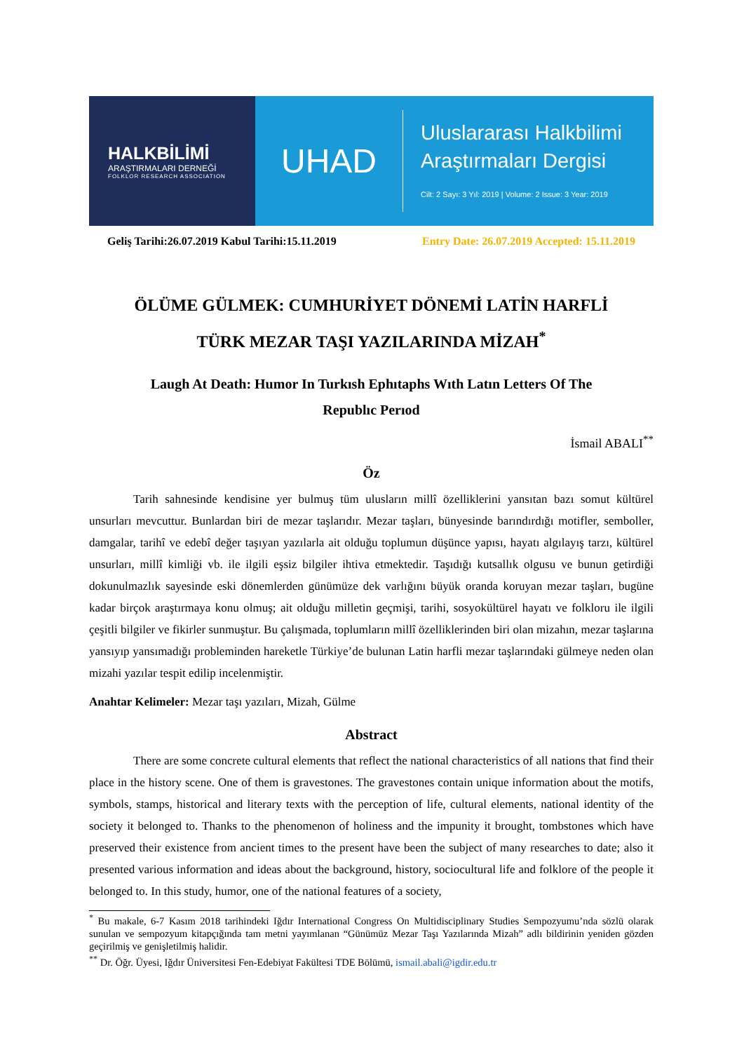HALKBİLİMİ
ARAŞTIRMALARI DERNEĞİ
FOLKLOR RESEARCH ASSOCIATION
UHAD
Uluslararası Halkbilimi
Araştırmaları Dergisi
Cilt: 2 Sayı: 3 Yıl: 2019 | Volume: 2 Issue: 3 Year: 2019
Geliş Tarihi:26.07.2019 Kabul Tarihi:15.11.2019 Entry Date: 26.07.2019 Accepted: 15.11.2019
ÖLÜME GÜLMEK: CUMHURİYET DÖNEMİ LATİN HARFLİ
TÜRK MEZAR TAŞI YAZILARINDA MİZAH<sup>*</sup>
Laugh At Death: Humor In Turkısh Ephıtaphs Wıth Latın Letters Of The
Republıc Perıod
İsmail ABALI<sup>**</sup>
Öz
Tarih sahnesinde kendisine yer bulmuş tüm ulusların millî özelliklerini yansıtan bazı somut kültürel unsurları mevcuttur. Bunlardan biri de mezar taşlarıdır. Mezar taşları, bünyesinde barındırdığı motifler, semboller, damgalar, tarihî ve edebî değer taşıyan yazılarla ait olduğu toplumun düşünce yapısı, hayatı algılayış tarzı, kültürel unsurları, millî kimliği vb. ile ilgili eşsiz bilgiler ihtiva etmektedir. Taşıdığı kutsallık olgusu ve bunun getirdiği dokunulmazlık sayesinde eski dönemlerden günümüze dek varlığını büyük oranda koruyan mezar taşları, bugüne kadar birçok araştırmaya konu olmuş; ait olduğu milletin geçmişi, tarihi, sosyokültürel hayatı ve folkloru ile ilgili çeşitli bilgiler ve fikirler sunmuştur. Bu çalışmada, toplumların millî özelliklerinden biri olan mizahın, mezar taşlarına yansıyıp yansımadığı probleminden hareketle Türkiye’de bulunan Latin harfli mezar taşlarındaki gülmeye neden olan mizahi yazılar tespit edilip incelenmiştir.
Anahtar Kelimeler: Mezar taşı yazıları, Mizah, Gülme
Abstract
There are some concrete cultural elements that reflect the national characteristics of all nations that find their place in the history scene. One of them is gravestones. The gravestones contain unique information about the motifs, symbols, stamps, historical and literary texts with the perception of life, cultural elements, national identity of the society it belonged to. Thanks to the phenomenon of holiness and the impunity it brought, tombstones which have preserved their existence from ancient times to the present have been the subject of many researches to date; also it presented various information and ideas about the background, history, sociocultural life and folklore of the people it belonged to. In this study, humor, one of the national features of a society,
<sup>*</sup> Bu makale, 6-7 Kasım 2018 tarihindeki Iğdır International Congress On Multidisciplinary Studies Sempozyumu’nda sözlü olarak sunulan ve sempozyum kitapçığında tam metni yayımlanan “Günümüz Mezar Taşı Yazılarında Mizah” adlı bildirinin yeniden gözden geçirilmiş ve genişletilmiş halidir.
<sup>**</sup> Dr. Öğr. Üyesi, Iğdır Üniversitesi Fen-Edebiyat Fakültesi TDE Bölümü, ismail.abali@igdir.edu.tr